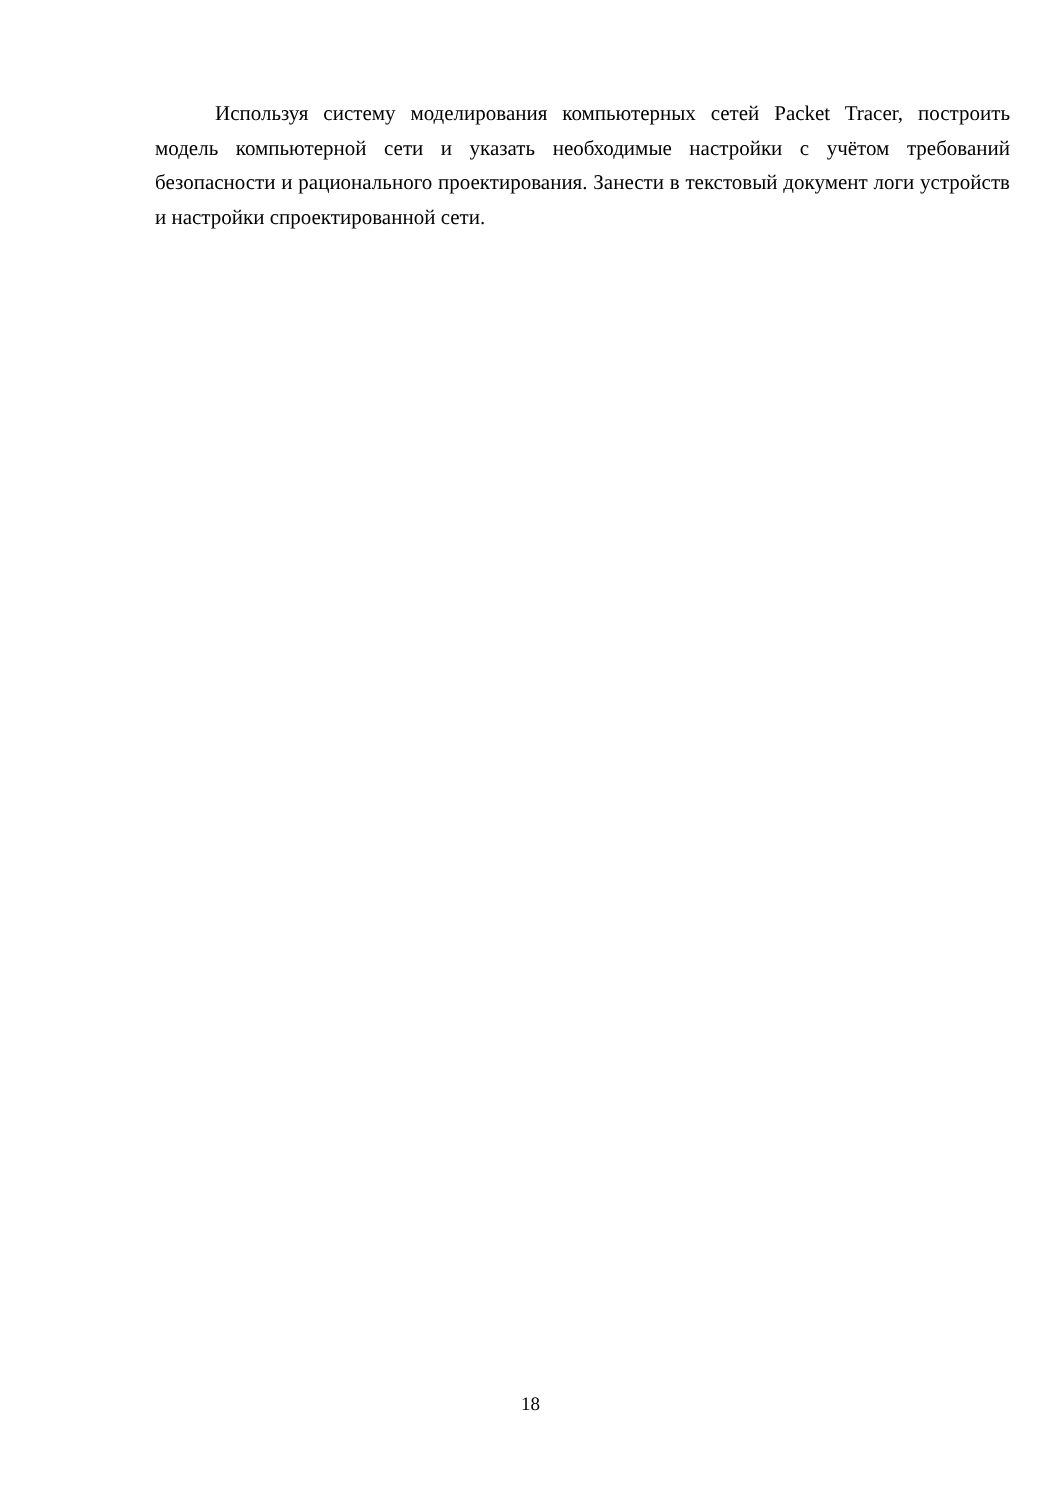Используя систему моделирования компьютерных сетей Packet Tracer, построить модель компьютерной сети и указать необходимые настройки с учётом требований безопасности и рационального проектирования. Занести в текстовый документ логи устройств и настройки спроектированной сети.
18